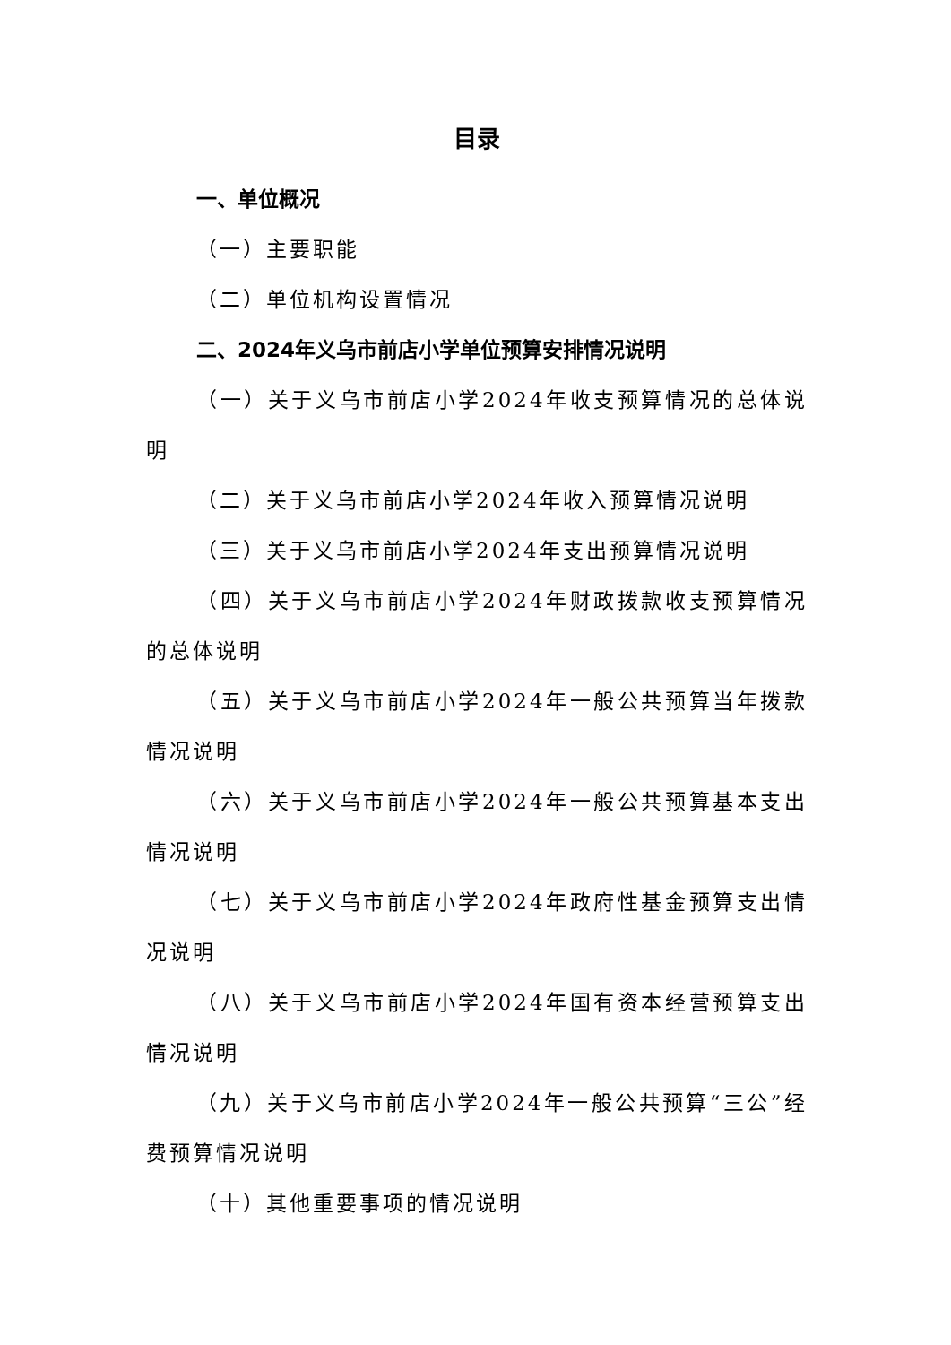目录
一、单位概况
（一）主要职能
（二）单位机构设置情况
二、2024年义乌市前店小学单位预算安排情况说明
（一）关于义乌市前店小学2024年收支预算情况的总体说明
（二）关于义乌市前店小学2024年收入预算情况说明
（三）关于义乌市前店小学2024年支出预算情况说明
（四）关于义乌市前店小学2024年财政拨款收支预算情况的总体说明
（五）关于义乌市前店小学2024年一般公共预算当年拨款情况说明
（六）关于义乌市前店小学2024年一般公共预算基本支出情况说明
（七）关于义乌市前店小学2024年政府性基金预算支出情况说明
（八）关于义乌市前店小学2024年国有资本经营预算支出情况说明
（九）关于义乌市前店小学2024年一般公共预算“三公”经费预算情况说明
（十）其他重要事项的情况说明